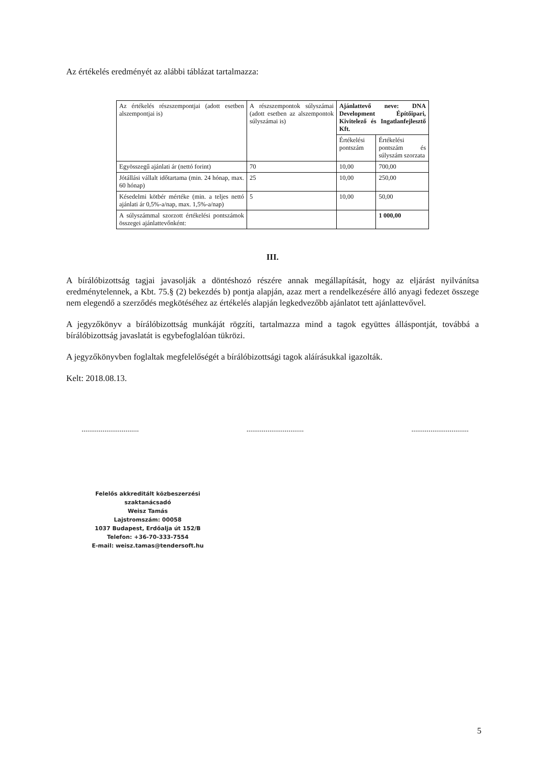Az értékelés eredményét az alábbi táblázat tartalmazza:
| Az értékelés részszempontjai (adott esetben alszempontjai is) | A részszempontok súlyszámai (adott esetben az alszempontok súlyszámai is) | Ajánlattevő neve: DNA Development Építőipari, Kivitelező és Ingatlanfejlesztő Kft. | |
| | | Értékelési pontszám | Értékelési pontszám és súlyszám szorzata |
| Egyösszegű ajánlati ár (nettó forint) | 70 | 10,00 | 700,00 |
| Jótállási vállalt időtartama (min. 24 hónap, max. 60 hónap) | 25 | 10,00 | 250,00 |
| Késedelmi kötbér mértéke (min. a teljes nettó ajánlati ár 0,5%-a/nap, max. 1,5%-a/nap) | 5 | 10,00 | 50,00 |
| A súlyszámmal szorzott értékelési pontszámok összegei ajánlattevőnként: | | | 1 000,00 |
III.
A bírálóbizottság tagjai javasolják a döntéshozó részére annak megállapítását, hogy az eljárást nyilvánítsa eredménytelennek, a Kbt. 75.§ (2) bekezdés b) pontja alapján, azaz mert a rendelkezésére álló anyagi fedezet összege nem elegendő a szerződés megkötéséhez az értékelés alapján legkedvezőbb ajánlatot tett ajánlattevővel.
A jegyzőkönyv a bírálóbizottság munkáját rögzíti, tartalmazza mind a tagok együttes álláspontját, továbbá a bírálóbizottság javaslatát is egybefoglalóan tükrözi.
A jegyzőkönyvben foglaltak megfelelőségét a bírálóbizottsági tagok aláírásukkal igazolták.
Kelt: 2018.08.13.
.............................. .............................. ..............................
Felelős akkreditált közbeszerzési szaktanácsadó
Weisz Tamás
Lajstromszám: 00058
1037 Budapest, Erdőalja út 152/B
Telefon: +36-70-333-7554
E-mail: weisz.tamas@tendersoft.hu
5